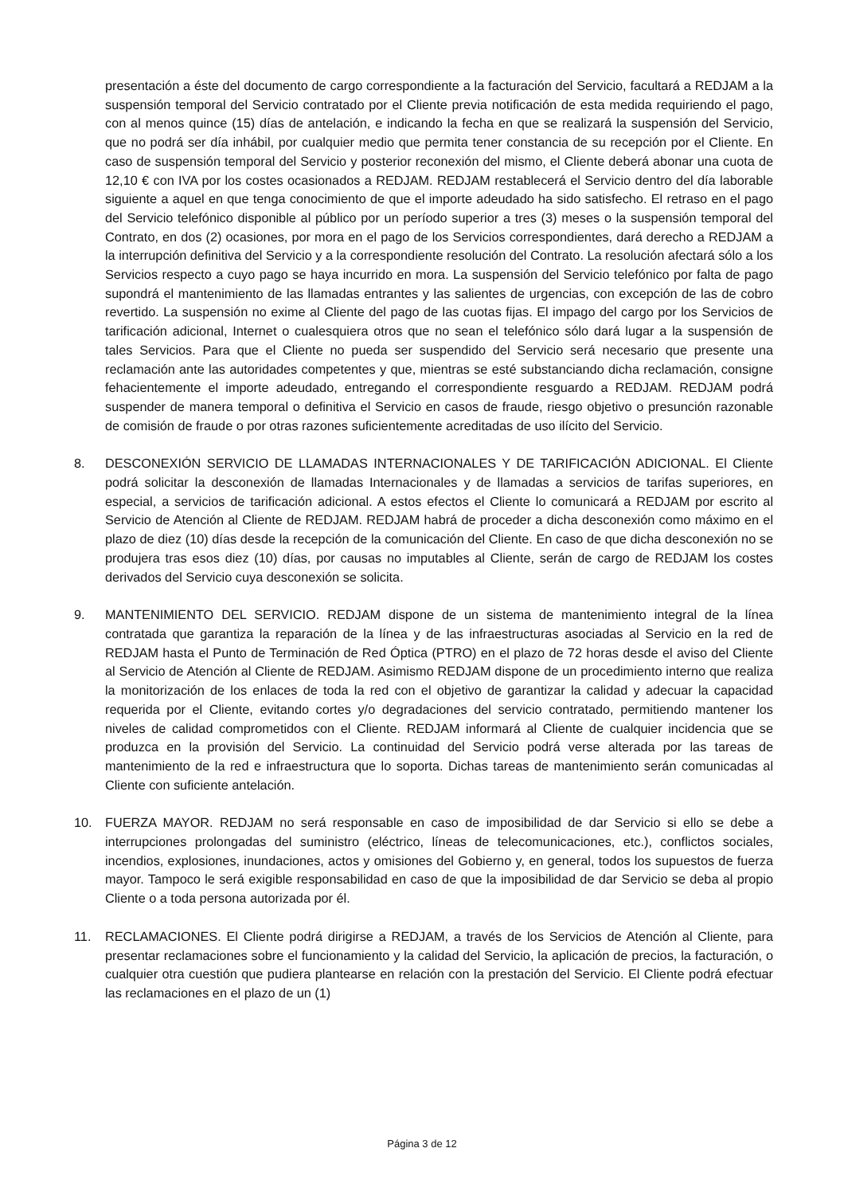presentación a éste del documento de cargo correspondiente a la facturación del Servicio, facultará a REDJAM a la suspensión temporal del Servicio contratado por el Cliente previa notificación de esta medida requiriendo el pago, con al menos quince (15) días de antelación, e indicando la fecha en que se realizará la suspensión del Servicio, que no podrá ser día inhábil, por cualquier medio que permita tener constancia de su recepción por el Cliente. En caso de suspensión temporal del Servicio y posterior reconexión del mismo, el Cliente deberá abonar una cuota de 12,10 € con IVA por los costes ocasionados a REDJAM. REDJAM restablecerá el Servicio dentro del día laborable siguiente a aquel en que tenga conocimiento de que el importe adeudado ha sido satisfecho. El retraso en el pago del Servicio telefónico disponible al público por un período superior a tres (3) meses o la suspensión temporal del Contrato, en dos (2) ocasiones, por mora en el pago de los Servicios correspondientes, dará derecho a REDJAM a la interrupción definitiva del Servicio y a la correspondiente resolución del Contrato. La resolución afectará sólo a los Servicios respecto a cuyo pago se haya incurrido en mora. La suspensión del Servicio telefónico por falta de pago supondrá el mantenimiento de las llamadas entrantes y las salientes de urgencias, con excepción de las de cobro revertido. La suspensión no exime al Cliente del pago de las cuotas fijas. El impago del cargo por los Servicios de tarificación adicional, Internet o cualesquiera otros que no sean el telefónico sólo dará lugar a la suspensión de tales Servicios. Para que el Cliente no pueda ser suspendido del Servicio será necesario que presente una reclamación ante las autoridades competentes y que, mientras se esté substanciando dicha reclamación, consigne fehacientemente el importe adeudado, entregando el correspondiente resguardo a REDJAM. REDJAM podrá suspender de manera temporal o definitiva el Servicio en casos de fraude, riesgo objetivo o presunción razonable de comisión de fraude o por otras razones suficientemente acreditadas de uso ilícito del Servicio.
8. DESCONEXIÓN SERVICIO DE LLAMADAS INTERNACIONALES Y DE TARIFICACIÓN ADICIONAL. El Cliente podrá solicitar la desconexión de llamadas Internacionales y de llamadas a servicios de tarifas superiores, en especial, a servicios de tarificación adicional. A estos efectos el Cliente lo comunicará a REDJAM por escrito al Servicio de Atención al Cliente de REDJAM. REDJAM habrá de proceder a dicha desconexión como máximo en el plazo de diez (10) días desde la recepción de la comunicación del Cliente. En caso de que dicha desconexión no se produjera tras esos diez (10) días, por causas no imputables al Cliente, serán de cargo de REDJAM los costes derivados del Servicio cuya desconexión se solicita.
9. MANTENIMIENTO DEL SERVICIO. REDJAM dispone de un sistema de mantenimiento integral de la línea contratada que garantiza la reparación de la línea y de las infraestructuras asociadas al Servicio en la red de REDJAM hasta el Punto de Terminación de Red Óptica (PTRO) en el plazo de 72 horas desde el aviso del Cliente al Servicio de Atención al Cliente de REDJAM. Asimismo REDJAM dispone de un procedimiento interno que realiza la monitorización de los enlaces de toda la red con el objetivo de garantizar la calidad y adecuar la capacidad requerida por el Cliente, evitando cortes y/o degradaciones del servicio contratado, permitiendo mantener los niveles de calidad comprometidos con el Cliente. REDJAM informará al Cliente de cualquier incidencia que se produzca en la provisión del Servicio. La continuidad del Servicio podrá verse alterada por las tareas de mantenimiento de la red e infraestructura que lo soporta. Dichas tareas de mantenimiento serán comunicadas al Cliente con suficiente antelación.
10. FUERZA MAYOR. REDJAM no será responsable en caso de imposibilidad de dar Servicio si ello se debe a interrupciones prolongadas del suministro (eléctrico, líneas de telecomunicaciones, etc.), conflictos sociales, incendios, explosiones, inundaciones, actos y omisiones del Gobierno y, en general, todos los supuestos de fuerza mayor. Tampoco le será exigible responsabilidad en caso de que la imposibilidad de dar Servicio se deba al propio Cliente o a toda persona autorizada por él.
11. RECLAMACIONES. El Cliente podrá dirigirse a REDJAM, a través de los Servicios de Atención al Cliente, para presentar reclamaciones sobre el funcionamiento y la calidad del Servicio, la aplicación de precios, la facturación, o cualquier otra cuestión que pudiera plantearse en relación con la prestación del Servicio. El Cliente podrá efectuar las reclamaciones en el plazo de un (1)
Página 3 de 12